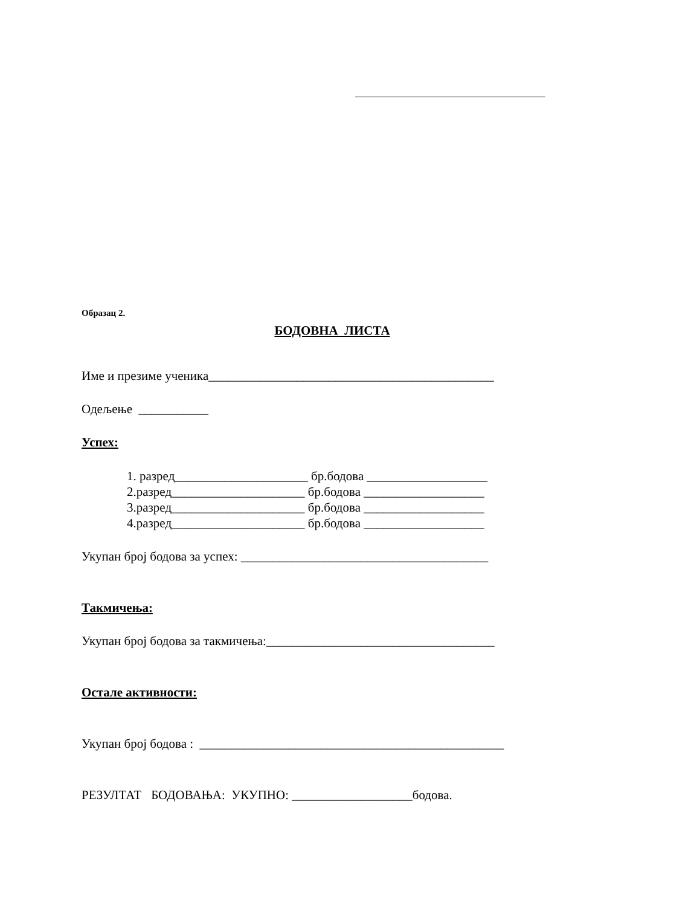Образац 2.
БОДОВНА ЛИСТА
Име и презиме ученика_____________________________________________
Одељење ___________
Успех:
1. разред_____________________ бр.бодова ___________________
2.разред_____________________ бр.бодова ___________________
3.разред_____________________ бр.бодова ___________________
4.разред_____________________ бр.бодова ___________________
Укупан број бодова за успех: _______________________________________
Такмичења:
Укупан број бодова за такмичења:____________________________________
Остале активности:
Укупан број бодова : ________________________________________________
РЕЗУЛТАТ БОДОВАЊА: УКУПНО: ___________________бодова.